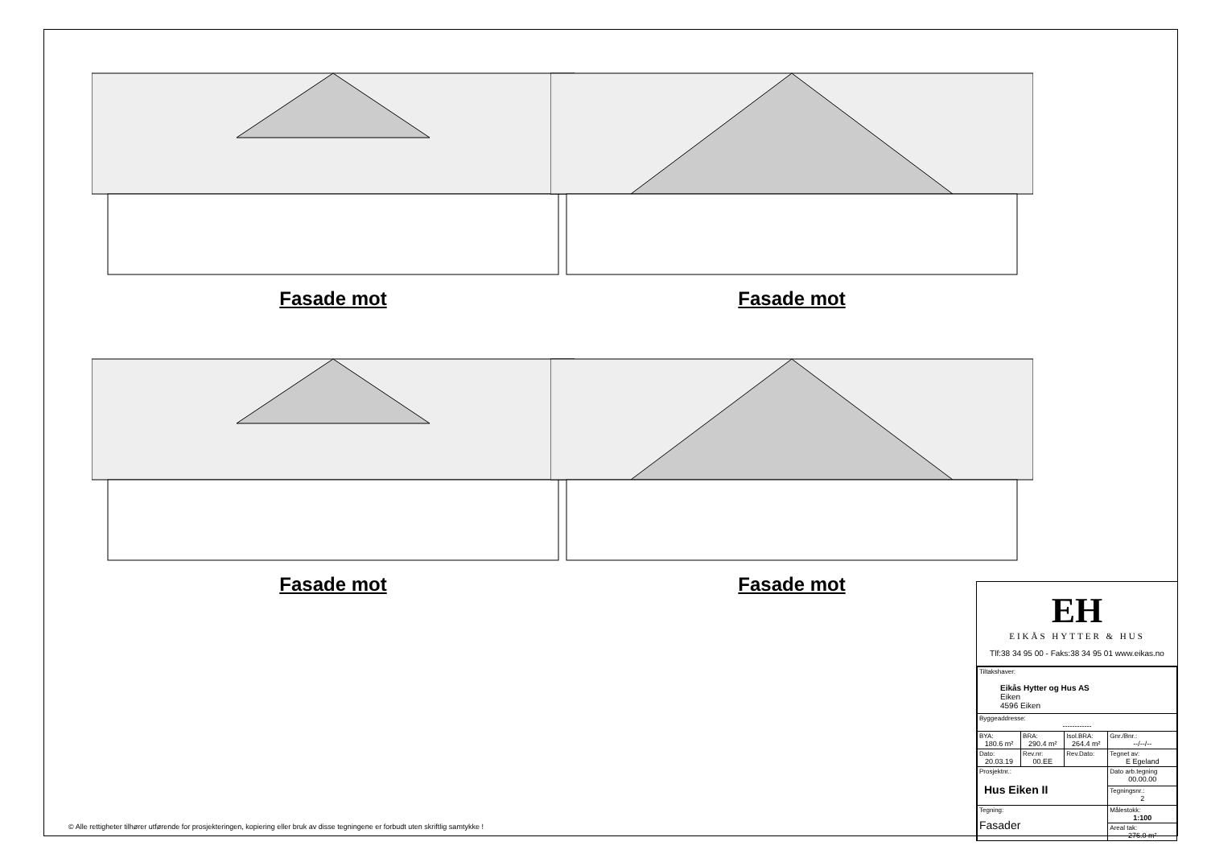Fasade mot
Fasade mot
Fasade mot
Fasade mot
EH
EIKÅS HYTTER & HUS
Tlf:38 34 95 00 - Faks:38 34 95 01 www.eikas.no
| Tiltakshaver: Eikås Hytter og Hus AS Eiken 4596 Eiken | | | |
| Byggeaddresse: ------------ | | | |
| BYA: 180.6 m² | BRA: 290.4 m² | Isol.BRA: 264.4 m² | Gnr./Bnr.: --/--/-- |
| Dato: 20.03.19 | Rev.nr: 00.EE | Rev.Dato: | Tegnet av: E Egeland |
| Prosjektnr.: Hus Eiken II | | | Dato arb.tegning 00.00.00 |
| | | | Tegningsnr.: 2 |
| Tegning: Fasader | | | Målestokk: 1:100 |
| | | | Areal tak: 276.0 m² |
© Alle rettigheter tilhører utførende for prosjekteringen, kopiering eller bruk av disse tegningene er forbudt uten skriftlig samtykke !